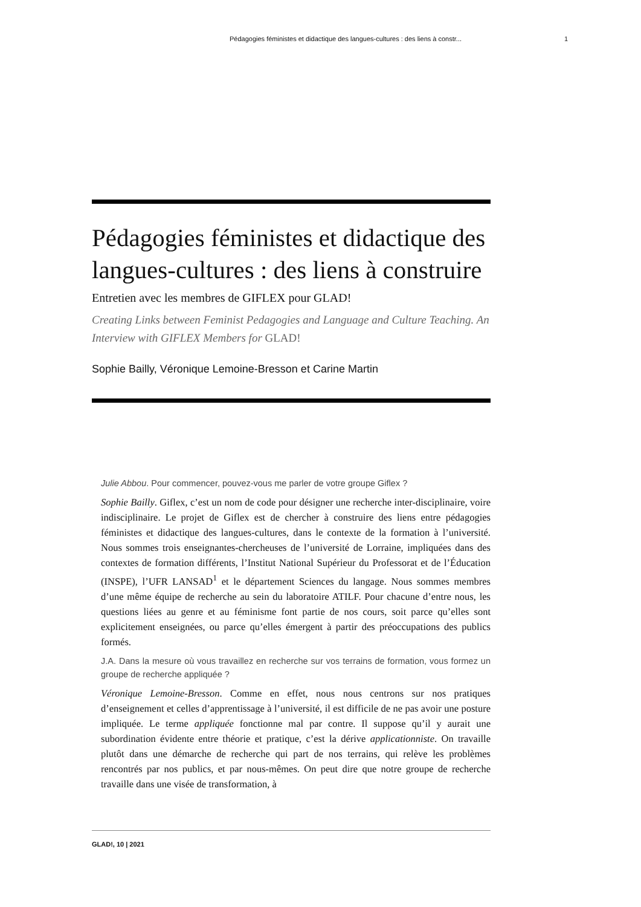Pédagogies féministes et didactique des langues-cultures : des liens à constr... 1
Pédagogies féministes et didactique des langues-cultures : des liens à construire
Entretien avec les membres de GIFLEX pour GLAD!
Creating Links between Feminist Pedagogies and Language and Culture Teaching. An Interview with GIFLEX Members for GLAD!
Sophie Bailly, Véronique Lemoine-Bresson et Carine Martin
Julie Abbou. Pour commencer, pouvez-vous me parler de votre groupe Giflex ?
Sophie Bailly. Giflex, c’est un nom de code pour désigner une recherche inter-disciplinaire, voire indisciplinaire. Le projet de Giflex est de chercher à construire des liens entre pédagogies féministes et didactique des langues-cultures, dans le contexte de la formation à l’université. Nous sommes trois enseignantes-chercheuses de l’université de Lorraine, impliquées dans des contextes de formation différents, l’Institut National Supérieur du Professorat et de l’Éducation (INSPE), l’UFR LANSAD<sup>1</sup> et le département Sciences du langage. Nous sommes membres d’une même équipe de recherche au sein du laboratoire ATILF. Pour chacune d’entre nous, les questions liées au genre et au féminisme font partie de nos cours, soit parce qu’elles sont explicitement enseignées, ou parce qu’elles émergent à partir des préoccupations des publics formés.
J.A. Dans la mesure où vous travaillez en recherche sur vos terrains de formation, vous formez un groupe de recherche appliquée ?
Véronique Lemoine-Bresson. Comme en effet, nous nous centrons sur nos pratiques d’enseignement et celles d’apprentissage à l’université, il est difficile de ne pas avoir une posture impliquée. Le terme appliquée fonctionne mal par contre. Il suppose qu’il y aurait une subordination évidente entre théorie et pratique, c’est la dérive applicationniste. On travaille plutôt dans une démarche de recherche qui part de nos terrains, qui relève les problèmes rencontrés par nos publics, et par nous-mêmes. On peut dire que notre groupe de recherche travaille dans une visée de transformation, à
GLAD!, 10 | 2021